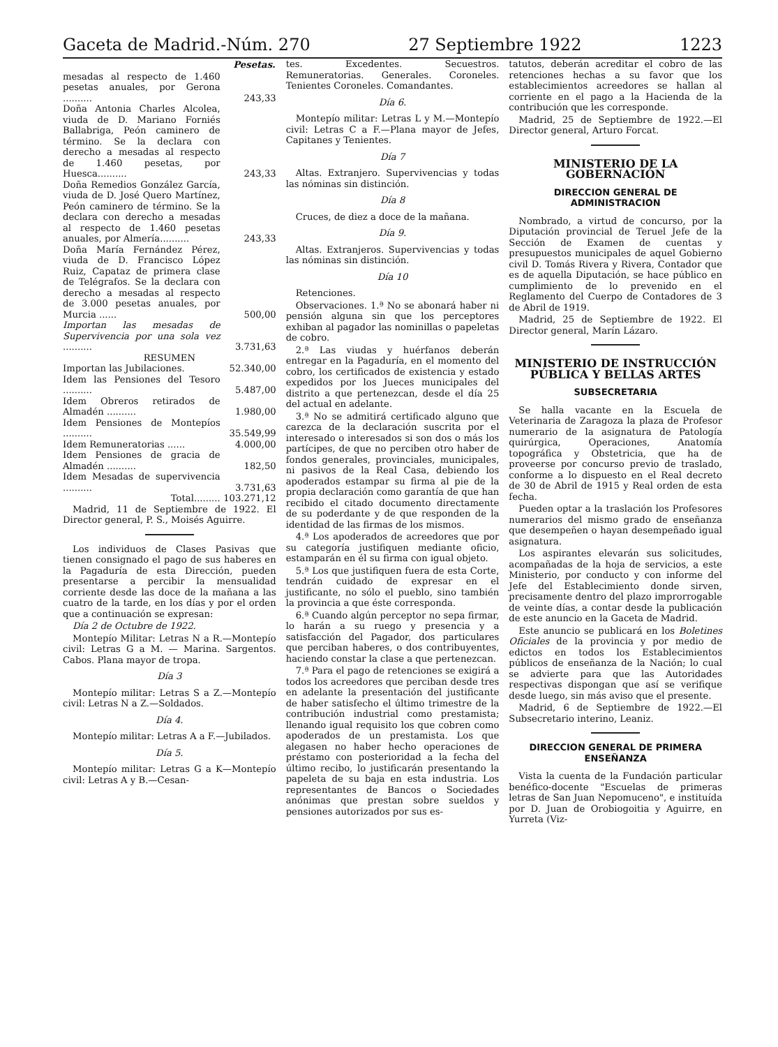Gaceta de Madrid.-Núm. 270 27 Septiembre 1922 1223
| | Pesetas. |
| mesadas al respecto de 1.460 pesetas anuales, por Gerona .......... | 243,33 |
| Doña Antonia Charles Alcolea, viuda de D. Mariano Forniés Ballabriga, Peón caminero de término. Se la declara con derecho a mesadas al respecto de 1.460 pesetas, por Huesca.......... | 243,33 |
| Doña Remedios González García, viuda de D. José Quero Martínez, Peón caminero de término. Se la declara con derecho a mesadas al respecto de 1.460 pesetas anuales, por Almería.......... | 243,33 |
| Doña María Fernández Pérez, viuda de D. Francisco López Ruiz, Capataz de primera clase de Telégrafos. Se la declara con derecho a mesadas al respecto de 3.000 pesetas anuales, por Murcia ...... | 500,00 |
| Importan las mesadas de Supervivencia por una sola vez .......... | 3.731,63 |
| RESUMEN | |
| Importan las Jubilaciones. | 52.340,00 |
| Idem las Pensiones del Tesoro .......... | 5.487,00 |
| Idem Obreros retirados de Almadén .......... | 1.980,00 |
| Idem Pensiones de Montepíos .......... | 35.549,99 |
| Idem Remuneratorias ...... | 4.000,00 |
| Idem Pensiones de gracia de Almadén .......... | 182,50 |
| Idem Mesadas de supervivencia .......... | 3.731,63 |
| Total......... | 103.271,12 |
Madrid, 11 de Septiembre de 1922. El Director general, P. S., Moisés Aguirre.
Los individuos de Clases Pasivas que tienen consignado el pago de sus haberes en la Pagaduría de esta Dirección, pueden presentarse a percibir la mensualidad corriente desde las doce de la mañana a las cuatro de la tarde, en los días y por el orden que a continuación se expresan:
Día 2 de Octubre de 1922.
Montepío Militar: Letras N a R.—Montepío civil: Letras G a M. — Marina. Sargentos. Cabos. Plana mayor de tropa.
Día 3
Montepío militar: Letras S a Z.—Montepío civil: Letras N a Z.—Soldados.
Día 4.
Montepío militar: Letras A a F.—Jubilados.
Día 5.
Montepío militar: Letras G a K—Montepío civil: Letras A y B.—Cesan-
tes. Excedentes. Secuestros. Remuneratorias. Generales. Coroneles. Tenientes Coroneles. Comandantes.
Día 6.
Montepío militar: Letras L y M.—Montepío civil: Letras C a F.—Plana mayor de Jefes, Capitanes y Tenientes.
Día 7
Altas. Extranjero. Supervivencias y todas las nóminas sin distinción.
Día 8
Cruces, de diez a doce de la mañana.
Día 9.
Altas. Extranjeros. Supervivencias y todas las nóminas sin distinción.
Día 10
Retenciones.
Observaciones. 1.ª No se abonará haber ni pensión alguna sin que los perceptores exhiban al pagador las nominillas o papeletas de cobro.
2.ª Las viudas y huérfanos deberán entregar en la Pagaduría, en el momento del cobro, los certificados de existencia y estado expedidos por los Jueces municipales del distrito a que pertenezcan, desde el día 25 del actual en adelante.
3.ª No se admitirá certificado alguno que carezca de la declaración suscrita por el interesado o interesados si son dos o más los partícipes, de que no perciben otro haber de fondos generales, provinciales, municipales, ni pasivos de la Real Casa, debiendo los apoderados estampar su firma al pie de la propia declaración como garantía de que han recibido el citado documento directamente de su poderdante y de que responden de la identidad de las firmas de los mismos.
4.ª Los apoderados de acreedores que por su categoría justifiquen mediante oficio, estamparán en él su firma con igual objeto.
5.ª Los que justifiquen fuera de esta Corte, tendrán cuidado de expresar en el justificante, no sólo el pueblo, sino también la provincia a que éste corresponda.
6.ª Cuando algún perceptor no sepa firmar, lo harán a su ruego y presencia y a satisfacción del Pagador, dos particulares que perciban haberes, o dos contribuyentes, haciendo constar la clase a que pertenezcan.
7.ª Para el pago de retenciones se exigirá a todos los acreedores que perciban desde tres en adelante la presentación del justificante de haber satisfecho el último trimestre de la contribución industrial como prestamista; llenando igual requisito los que cobren como apoderados de un prestamista. Los que alegasen no haber hecho operaciones de préstamo con posterioridad a la fecha del último recibo, lo justificarán presentando la papeleta de su baja en esta industria. Los representantes de Bancos o Sociedades anónimas que prestan sobre sueldos y pensiones autorizados por sus es-
tatutos, deberán acreditar el cobro de las retenciones hechas a su favor que los establecimientos acreedores se hallan al corriente en el pago a la Hacienda de la contribución que les corresponde.
Madrid, 25 de Septiembre de 1922.—El Director general, Arturo Forcat.
MINISTERIO DE LA GOBERNACIÓN
DIRECCION GENERAL DE ADMINISTRACION
Nombrado, a virtud de concurso, por la Diputación provincial de Teruel Jefe de la Sección de Examen de cuentas y presupuestos municipales de aquel Gobierno civil D. Tomás Rivera y Rivera, Contador que es de aquella Diputación, se hace público en cumplimiento de lo prevenido en el Reglamento del Cuerpo de Contadores de 3 de Abril de 1919.
Madrid, 25 de Septiembre de 1922. El Director general, Marín Lázaro.
MINISTERIO DE INSTRUCCIÓN PÚBLICA Y BELLAS ARTES
SUBSECRETARIA
Se halla vacante en la Escuela de Veterinaria de Zaragoza la plaza de Profesor numerario de la asignatura de Patología quirúrgica, Operaciones, Anatomía topográfica y Obstetricia, que ha de proveerse por concurso previo de traslado, conforme a lo dispuesto en el Real decreto de 30 de Abril de 1915 y Real orden de esta fecha.
Pueden optar a la traslación los Profesores numerarios del mismo grado de enseñanza que desempeñen o hayan desempeñado igual asignatura.
Los aspirantes elevarán sus solicitudes, acompañadas de la hoja de servicios, a este Ministerio, por conducto y con informe del Jefe del Establecimiento donde sirven, precisamente dentro del plazo improrrogable de veinte días, a contar desde la publicación de este anuncio en la Gaceta de Madrid.
Este anuncio se publicará en los Boletines Oficiales de la provincia y por medio de edictos en todos los Establecimientos públicos de enseñanza de la Nación; lo cual se advierte para que las Autoridades respectivas dispongan que así se verifique desde luego, sin más aviso que el presente.
Madrid, 6 de Septiembre de 1922.—El Subsecretario interino, Leaniz.
DIRECCION GENERAL DE PRIMERA ENSEÑANZA
Vista la cuenta de la Fundación particular benéfico-docente "Escuelas de primeras letras de San Juan Nepomuceno", e instituída por D. Juan de Orobiogoitia y Aguirre, en Yurreta (Viz-